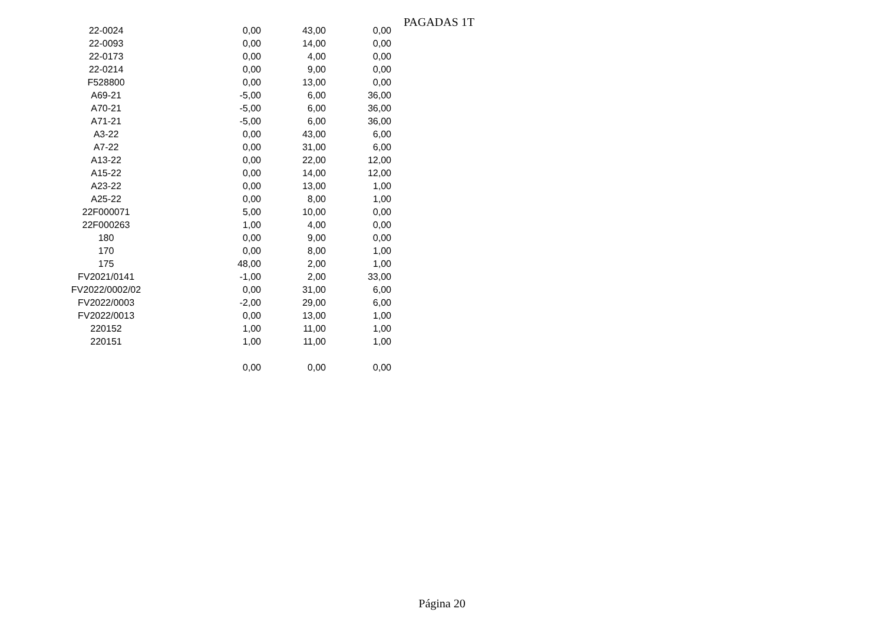PAGADAS 1T
| 22-0024 | 0,00 | 43,00 | 0,00 |
| 22-0093 | 0,00 | 14,00 | 0,00 |
| 22-0173 | 0,00 | 4,00 | 0,00 |
| 22-0214 | 0,00 | 9,00 | 0,00 |
| F528800 | 0,00 | 13,00 | 0,00 |
| A69-21 | -5,00 | 6,00 | 36,00 |
| A70-21 | -5,00 | 6,00 | 36,00 |
| A71-21 | -5,00 | 6,00 | 36,00 |
| A3-22 | 0,00 | 43,00 | 6,00 |
| A7-22 | 0,00 | 31,00 | 6,00 |
| A13-22 | 0,00 | 22,00 | 12,00 |
| A15-22 | 0,00 | 14,00 | 12,00 |
| A23-22 | 0,00 | 13,00 | 1,00 |
| A25-22 | 0,00 | 8,00 | 1,00 |
| 22F000071 | 5,00 | 10,00 | 0,00 |
| 22F000263 | 1,00 | 4,00 | 0,00 |
| 180 | 0,00 | 9,00 | 0,00 |
| 170 | 0,00 | 8,00 | 1,00 |
| 175 | 48,00 | 2,00 | 1,00 |
| FV2021/0141 | -1,00 | 2,00 | 33,00 |
| FV2022/0002/02 | 0,00 | 31,00 | 6,00 |
| FV2022/0003 | -2,00 | 29,00 | 6,00 |
| FV2022/0013 | 0,00 | 13,00 | 1,00 |
| 220152 | 1,00 | 11,00 | 1,00 |
| 220151 | 1,00 | 11,00 | 1,00 |
| | 0,00 | 0,00 | 0,00 |
Página 20